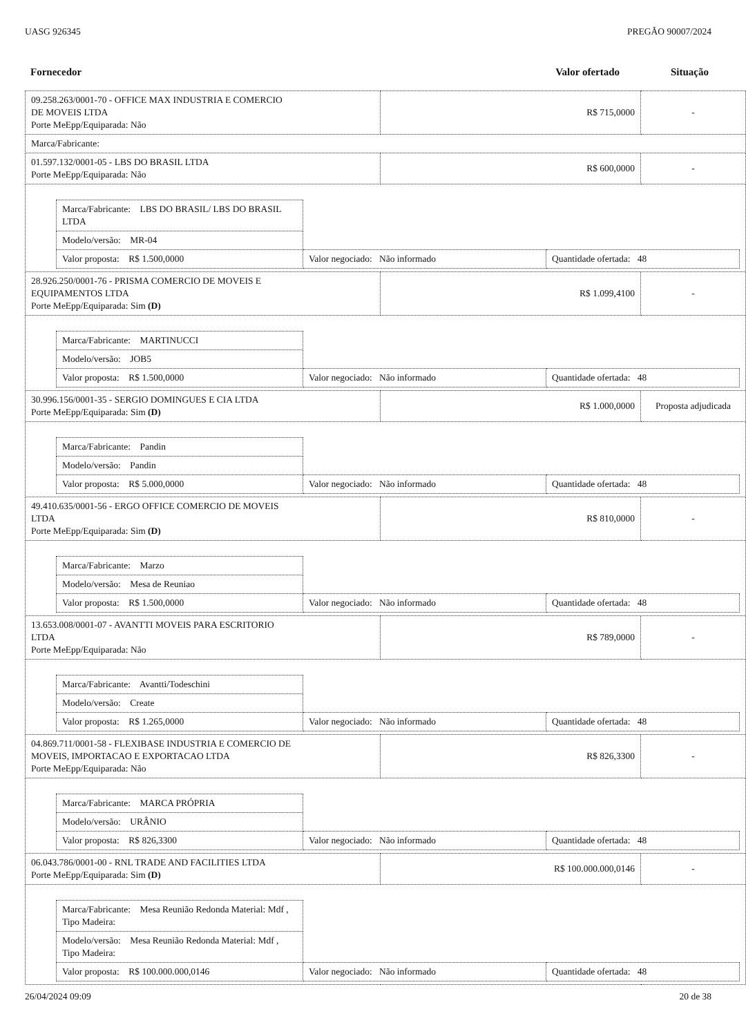UASG 926345 PREGÃO 90007/2024
Fornecedor Valor ofertado Situação
| 09.258.263/0001-70 - OFFICE MAX INDUSTRIA E COMERCIO DE MOVEIS LTDA Porte MeEpp/Equiparada: Não | R$ 715,0000 | - |
| Marca/Fabricante: | | |
| 01.597.132/0001-05 - LBS DO BRASIL LTDA Porte MeEpp/Equiparada: Não | R$ 600,0000 | - |
| / Marca/Fabricante: LBS DO BRASIL/ LBS DO BRASIL LTDA / / / / Modelo/versão: MR-04 / / / / Valor proposta: R$ 1.500,0000 / Valor negociado: Não informado / Quantidade ofertada: 48 / | | |
| 28.926.250/0001-76 - PRISMA COMERCIO DE MOVEIS E EQUIPAMENTOS LTDA Porte MeEpp/Equiparada: Sim (D) | R$ 1.099,4100 | - |
| / Marca/Fabricante: MARTINUCCI / / / / Modelo/versão: JOB5 / / / / Valor proposta: R$ 1.500,0000 / Valor negociado: Não informado / Quantidade ofertada: 48 / | | |
| 30.996.156/0001-35 - SERGIO DOMINGUES E CIA LTDA Porte MeEpp/Equiparada: Sim (D) | R$ 1.000,0000 | Proposta adjudicada |
| / Marca/Fabricante: Pandin / / / / Modelo/versão: Pandin / / / / Valor proposta: R$ 5.000,0000 / Valor negociado: Não informado / Quantidade ofertada: 48 / | | |
| 49.410.635/0001-56 - ERGO OFFICE COMERCIO DE MOVEIS LTDA Porte MeEpp/Equiparada: Sim (D) | R$ 810,0000 | - |
| / Marca/Fabricante: Marzo / / / / Modelo/versão: Mesa de Reuniao / / / / Valor proposta: R$ 1.500,0000 / Valor negociado: Não informado / Quantidade ofertada: 48 / | | |
| 13.653.008/0001-07 - AVANTTI MOVEIS PARA ESCRITORIO LTDA Porte MeEpp/Equiparada: Não | R$ 789,0000 | - |
| / Marca/Fabricante: Avantti/Todeschini / / / / Modelo/versão: Create / / / / Valor proposta: R$ 1.265,0000 / Valor negociado: Não informado / Quantidade ofertada: 48 / | | |
| 04.869.711/0001-58 - FLEXIBASE INDUSTRIA E COMERCIO DE MOVEIS, IMPORTACAO E EXPORTACAO LTDA Porte MeEpp/Equiparada: Não | R$ 826,3300 | - |
| / Marca/Fabricante: MARCA PRÓPRIA / / / / Modelo/versão: URÂNIO / / / / Valor proposta: R$ 826,3300 / Valor negociado: Não informado / Quantidade ofertada: 48 / | | |
| 06.043.786/0001-00 - RNL TRADE AND FACILITIES LTDA Porte MeEpp/Equiparada: Sim (D) | R$ 100.000.000,0146 | - |
| / Marca/Fabricante: Mesa Reunião Redonda Material: Mdf , Tipo Madeira: / / / / Modelo/versão: Mesa Reunião Redonda Material: Mdf , Tipo Madeira: / / / / Valor proposta: R$ 100.000.000,0146 / Valor negociado: Não informado / Quantidade ofertada: 48 / | | |
26/04/2024 09:09 20 de 38